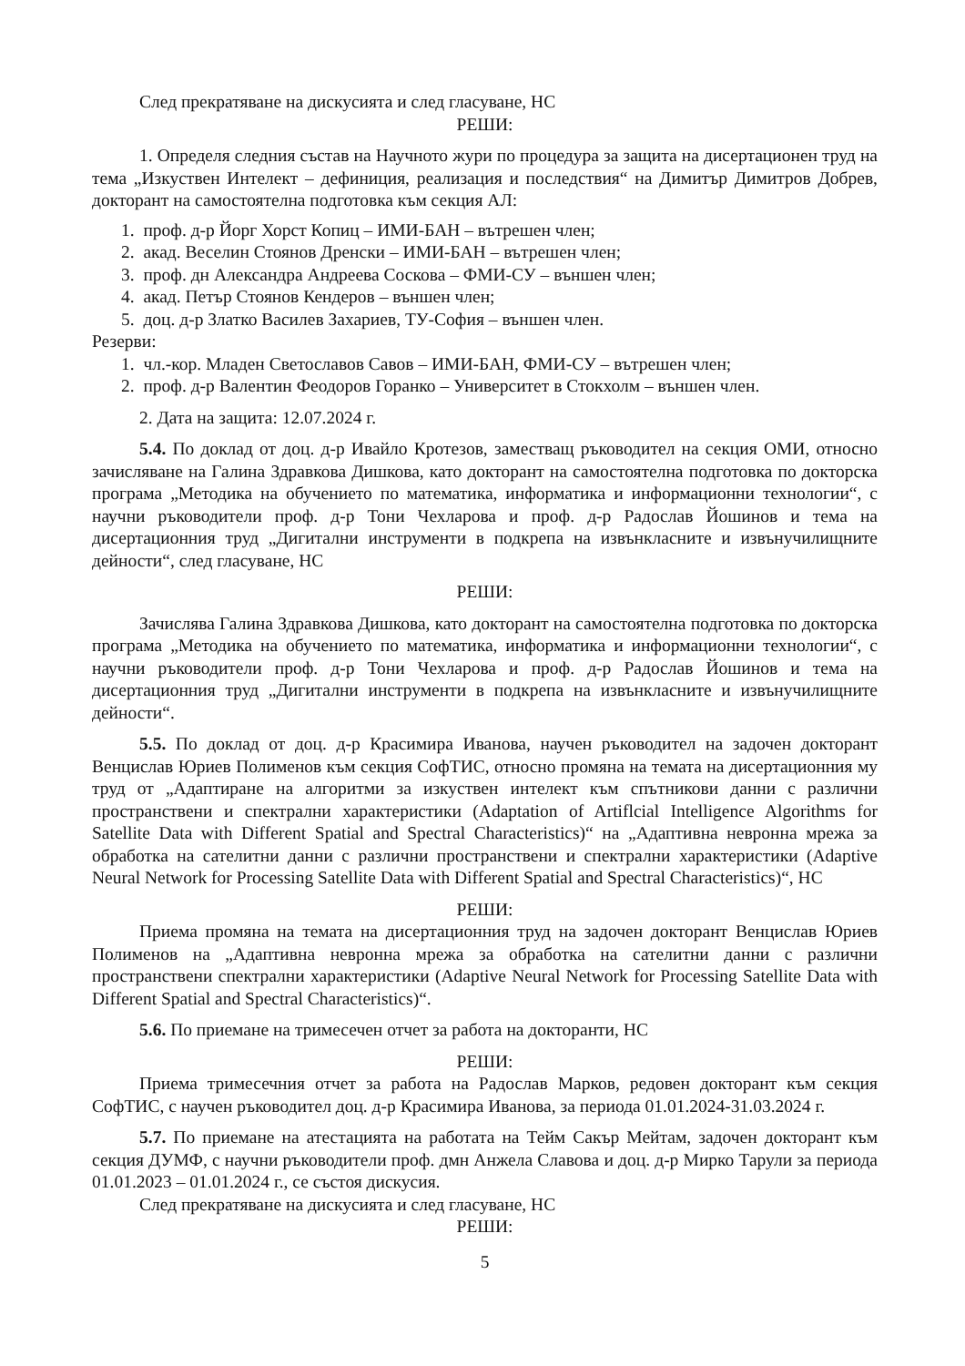След прекратяване на дискусията и след гласуване, НС
РЕШИ:
1. Определя следния състав на Научното жури по процедура за защита на дисертационен труд на тема „Изкуствен Интелект – дефиниция, реализация и последствия“ на Димитър Димитров Добрев, докторант на самостоятелна подготовка към секция АЛ:
1. проф. д-р Йорг Хорст Копиц – ИМИ-БАН – вътрешен член;
2. акад. Веселин Стоянов Дренски – ИМИ-БАН – вътрешен член;
3. проф. дн Александра Андреева Соскова – ФМИ-СУ – външен член;
4. акад. Петър Стоянов Кендеров – външен член;
5. доц. д-р Златко Василев Захариев, ТУ-София – външен член.
Резерви:
1. чл.-кор. Младен Светославов Савов – ИМИ-БАН, ФМИ-СУ – вътрешен член;
2. проф. д-р Валентин Феодоров Горанко – Университет в Стокхолм – външен член.
2. Дата на защита: 12.07.2024 г.
5.4. По доклад от доц. д-р Ивайло Кротезов, заместващ ръководител на секция ОМИ, относно зачисляване на Галина Здравкова Дишкова, като докторант на самостоятелна подготовка по докторска програма „Методика на обучението по математика, информатика и информационни технологии“, с научни ръководители проф. д-р Тони Чехларова и проф. д-р Радослав Йошинов и тема на дисертационния труд „Дигитални инструменти в подкрепа на извънкласните и извънучилищните дейности“, след гласуване, НС
РЕШИ:
Зачислява Галина Здравкова Дишкова, като докторант на самостоятелна подготовка по докторска програма „Методика на обучението по математика, информатика и информационни технологии“, с научни ръководители проф. д-р Тони Чехларова и проф. д-р Радослав Йошинов и тема на дисертационния труд „Дигитални инструменти в подкрепа на извънкласните и извънучилищните дейности“.
5.5. По доклад от доц. д-р Красимира Иванова, научен ръководител на задочен докторант Венцислав Юриев Полименов към секция СофТИС, относно промяна на темата на дисертационния му труд от „Адаптиране на алгоритми за изкуствен интелект към спътникови данни с различни пространствени и спектрални характеристики (Adaptation of Artiflcial Intelligence Algorithms for Satellite Data with Different Spatial and Spectral Characteristics)“ на „Адаптивна невронна мрежа за обработка на сателитни данни с различни пространствени и спектрални характеристики (Adaptive Neural Network for Processing Satellite Data with Different Spatial and Spectral Characteristics)“, НС
РЕШИ:
Приема промяна на темата на дисертационния труд на задочен докторант Венцислав Юриев Полименов на „Адаптивна невронна мрежа за обработка на сателитни данни с различни пространствени спектрални характеристики (Adaptive Neural Network for Processing Satellite Data with Different Spatial and Spectral Characteristics)“.
5.6. По приемане на тримесечен отчет за работа на докторанти, НС
РЕШИ:
Приема тримесечния отчет за работа на Радослав Марков, редовен докторант към секция СофТИС, с научен ръководител доц. д-р Красимира Иванова, за периода 01.01.2024-31.03.2024 г.
5.7. По приемане на атестацията на работата на Тейм Сакър Мейтам, задочен докторант към секция ДУМФ, с научни ръководители проф. дмн Анжела Славова и доц. д-р Мирко Тарули за периода 01.01.2023 – 01.01.2024 г., се състоя дискусия.
След прекратяване на дискусията и след гласуване, НС
РЕШИ:
5